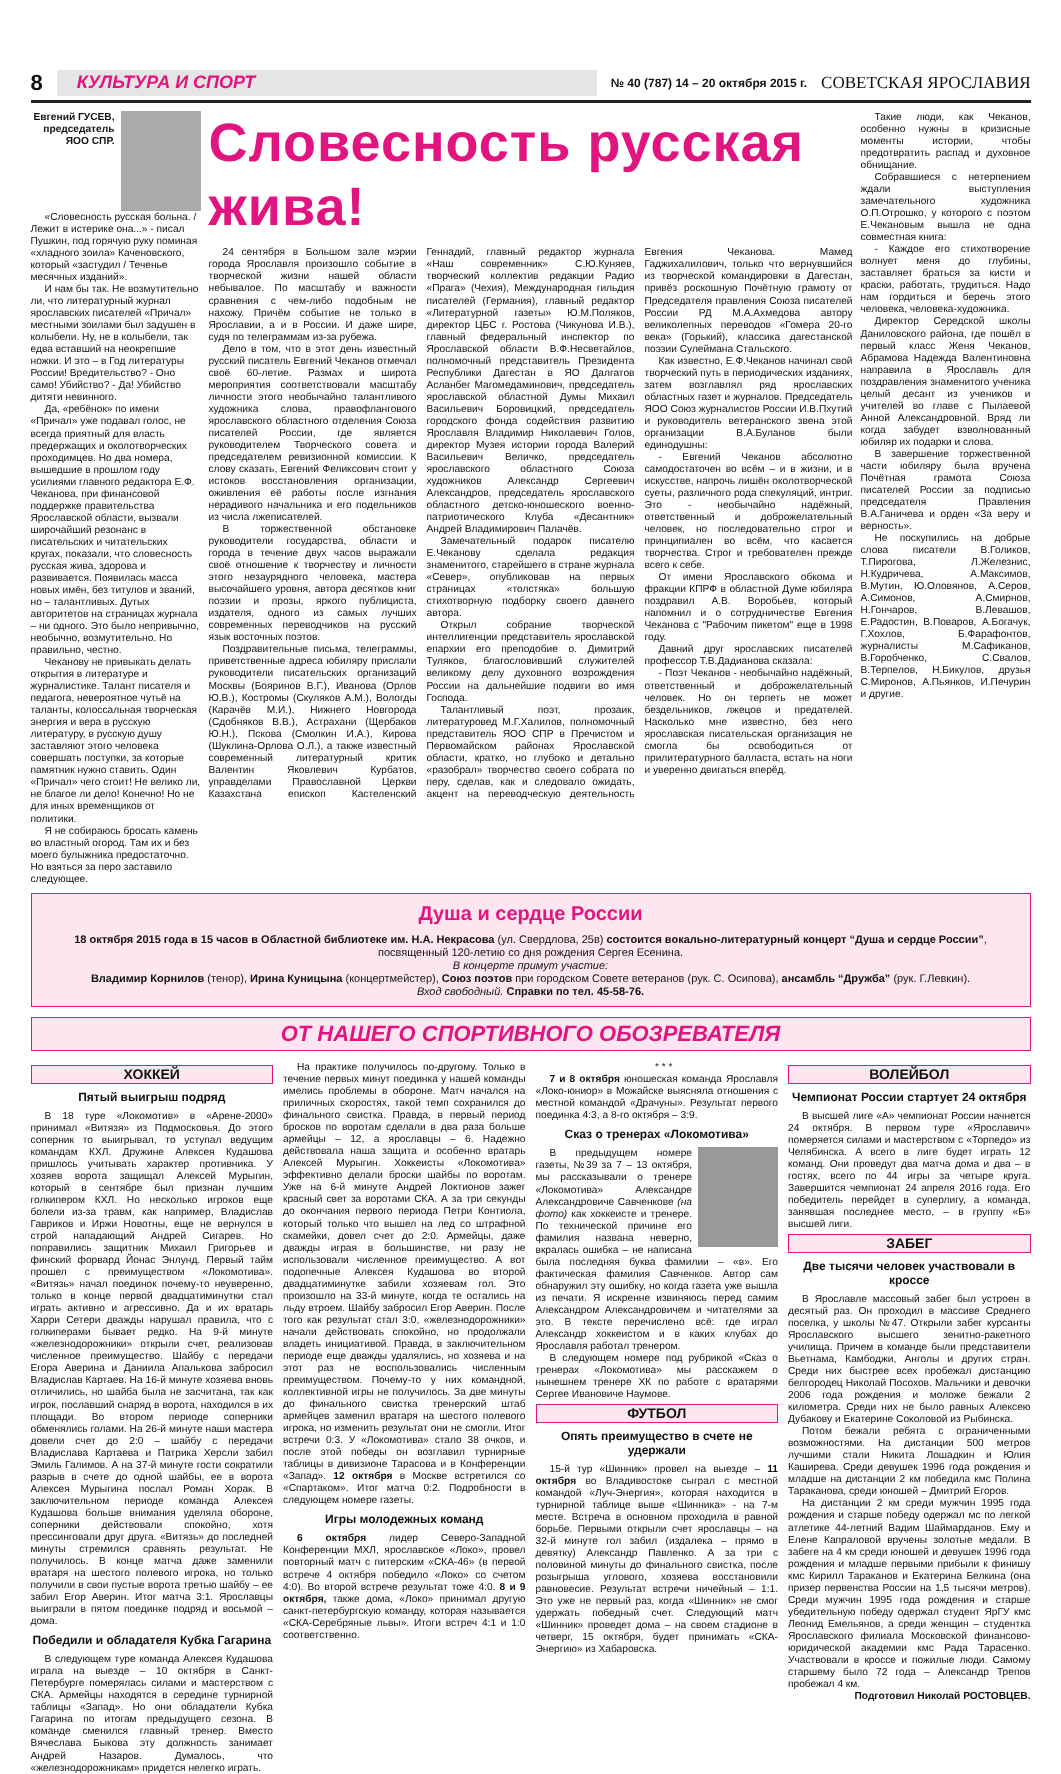8 КУЛЬТУРА И СПОРТ № 40 (787) 14 – 20 октября 2015 г. СОВЕТСКАЯ ЯРОСЛАВИЯ
Евгений ГУСЕВ, председатель ЯОО СПР.
«Словесность русская больна. / Лежит в истерике она...» - писал Пушкин, под горячую руку поминая «хладного зоила» Каченовского, который «застудил / Теченье месячных изданий».
И нам бы так. Не возмутительно ли, что литературный журнал ярославских писателей «Причал» местными зоилами был задушен в колыбели. Ну, не в колыбели, так едва вставший на неокрепшие ножки. И это – в Год литературы России! Вредительство? - Оно само! Убийство? - Да! Убийство дитяти невинного.
Да, «ребёнок» по имени «Причал» уже подавал голос, не всегда приятный для власть предержащих и околотворческих проходимцев. Но два номера, вышедшие в прошлом году усилиями главного редактора Е.Ф. Чеканова, при финансовой поддержке правительства Ярославской области, вызвали широчайший резонанс в писательских и читательских кругах, показали, что словесность русская жива, здорова и развивается. Появилась масса новых имён, без титулов и званий, но – талантливых. Дутых авторитетов на страницах журнала – ни одного. Это было непривычно, необычно, возмутительно. Но правильно, честно.
Чеканову не привыкать делать открытия в литературе и журналистике. Талант писателя и педагога, невероятное чутьё на таланты, колоссальная творческая энергия и вера в русскую литературу, в русскую душу заставляют этого человека совершать поступки, за которые памятник нужно ставить. Один «Причал» чего стоит! Не велико ли, не благое ли дело! Конечно! Но не для иных временщиков от политики.
Я не собираюсь бросать камень во властный огород. Там их и без моего булыжника предостаточно. Но взяться за перо заставило следующее.
Словесность русская жива!
24 сентября в Большом зале мэрии города Ярославля произошло событие в творческой жизни нашей области небывалое. По масштабу и важности сравнения с чем-либо подобным не нахожу. Причём событие не только в Ярославии, а и в России. И даже шире, судя по телеграммам из-за рубежа.
Дело в том, что в этот день известный русский писатель Евгений Чеканов отмечал своё 60-летие. Размах и широта мероприятия соответствовали масштабу личности этого необычайно талантливого художника слова, правофлангового ярославского областного отделения Союза писателей России, где является руководителем Творческого совета и председателем ревизионной комиссии. К слову сказать, Евгений Феликсович стоит у истоков восстановления организации, оживления её работы после изгнания нерадивого начальника и его подельников из числа лжеписателей.
В торжественной обстановке руководители государства, области и города в течение двух часов выражали своё отношение к творчеству и личности этого незаурядного человека, мастера высочайшего уровня, автора десятков книг поэзии и прозы, яркого публициста, издателя, одного из самых лучших современных переводчиков на русский язык восточных поэтов.
Поздравительные письма, телеграммы, приветственные адреса юбиляру прислали руководители писательских организаций Москвы (Бояринов В.Г.), Иванова (Орлов Ю.В.), Костромы (Скуляков А.М.), Вологды (Карачёв М.И.), Нижнего Новгорода (Сдобняков В.В.), Астрахани (Щербаков Ю.Н.), Пскова (Смолкин И.А.), Кирова (Шуклина-Орлова О.Л.), а также известный современный литературный критик Валентин Яковлевич Курбатов, управделами Православной Церкви Казахстана епископ Кастеленский Геннадий, главный редактор журнала «Наш современник» С.Ю.Куняев, творческий коллектив редакции Радио «Прага» (Чехия), Международная гильдия писателей (Германия), главный редактор «Литературной газеты» Ю.М.Поляков, директор ЦБС г. Ростова (Чикунова И.В.), главный федеральный инспектор по Ярославской области В.Ф.Несветайлов, полномочный представитель Президента Республики Дагестан в ЯО Далгатов Асланбег Магомедаминович, председатель ярославской областной Думы Михаил Васильевич Боровицкий, председатель городского фонда содействия развитию Ярославля Владимир Николаевич Голов, директор Музея истории города Валерий Васильевич Величко, председатель ярославского областного Союза художников Александр Сергеевич Александров, председатель ярославского областного детско-юношеского военно-патриотического Клуба «Десантник» Андрей Владимирович Палачёв.
Замечательный подарок писателю Е.Чеканову сделала редакция знаменитого, старейшего в стране журнала «Север», опубликовав на первых страницах «толстяка» большую стихотворную подборку своего давнего автора.
Открыл собрание творческой интеллигенции представитель ярославской епархии его преподобие о. Димитрий Туляков, благословивший служителей великому делу духовного возрождения России на дальнейшие подвиги во имя Господа.
Талантливый поэт, прозаик, литературовед М.Г.Халилов, полномочный представитель ЯОО СПР в Пречистом и Первомайском районах Ярославской области, кратко, но глубоко и детально «разобрал» творчество своего собрата по перу, сделав, как и следовало ожидать, акцент на переводческую деятельность Евгения Чеканова. Мамед Гаджихалилович, только что вернувшийся из творческой командировки в Дагестан, привёз роскошную Почётную грамоту от Председателя правления Союза писателей России РД М.А.Ахмедова автору великолепных переводов «Гомера 20-го века» (Горький), классика дагестанской поэзии Сулеймана Стальского.
Как известно, Е.Ф.Чеканов начинал свой творческий путь в периодических изданиях, затем возглавлял ряд ярославских областных газет и журналов. Председатель ЯОО Союз журналистов России И.В.Пхутий и руководитель ветеранского звена этой организации В.А.Буланов были единодушны:
- Евгений Чеканов абсолютно самодостаточен во всём – и в жизни, и в искусстве, напрочь лишён околотворческой суеты, различного рода спекуляций, интриг. Это - необычайно надёжный, ответственный и доброжелательный человек, но последовательно строг и принципиален во всём, что касается творчества. Строг и требователен прежде всего к себе.
От имени Ярославского обкома и фракции КПРФ в областной Думе юбиляра поздравил А.В. Воробьев, который напомнил и о сотрудничестве Евгения Чеканова с "Рабочим пикетом" еще в 1998 году.
Давний друг ярославских писателей профессор Т.В.Дадианова сказала:
- Поэт Чеканов - необычайно надёжный, ответственный и доброжелательный человек. Но он терпеть не может бездельников, лжецов и предателей. Насколько мне известно, без него ярославская писательская организация не смогла бы освободиться от прилитературного балласта, встать на ноги и уверенно двигаться вперёд.
Такие люди, как Чеканов, особенно нужны в кризисные моменты истории, чтобы предотвратить распад и духовное обнищание.
Собравшиеся с нетерпением ждали выступления замечательного художника О.П.Отрошко, у которого с поэтом Е.Чекановым вышла не одна совместная книга:
- Каждое его стихотворение волнует меня до глубины, заставляет браться за кисти и краски, работать, трудиться. Надо нам гордиться и беречь этого человека, человека-художника.
Директор Середской школы Даниловского района, где пошёл в первый класс Женя Чеканов, Абрамова Надежда Валентиновна направила в Ярославль для поздравления знаменитого ученика целый десант из учеников и учителей во главе с Пылаевой Анной Александровной. Вряд ли когда забудет взволнованный юбиляр их подарки и слова.
В завершение торжественной части юбиляру была вручена Почётная грамота Союза писателей России за подписью председателя Правления В.А.Ганичева и орден «За веру и верность».
Не поскупились на добрые слова писатели В.Голиков, Т.Пирогова, Л.Железнис, Н.Кудричева, А.Максимов, В.Мутин, Ю.Оловянов, А.Серов, А.Симонов, А.Смирнов, Н.Гончаров, В.Левашов, Е.Радостин, В.Поваров, А.Богачук, Г.Хохлов, Б.Фарафонтов, журналисты М.Сафиканов, В.Горобченко, С.Свалов, В.Терпелов, Н.Бикулов, друзья С.Миронов, А.Пьянков, И.Печурин и другие.
Душа и сердце России
18 октября 2015 года в 15 часов в Областной библиотеке им. Н.А. Некрасова (ул. Свердлова, 25в) состоится вокально-литературный концерт “Душа и сердце России”, посвященный 120-летию со дня рождения Сергея Есенина.
В концерте примут участие:
Владимир Корнилов (тенор), Ирина Куницына (концертмейстер), Союз поэтов при городском Совете ветеранов (рук. С. Осипова), ансамбль “Дружба” (рук. Г.Левкин).
Вход свободный. Справки по тел. 45-58-76.
ОТ НАШЕГО СПОРТИВНОГО ОБОЗРЕВАТЕЛЯ
ХОККЕЙ
Пятый выигрыш подряд
В 18 туре «Локомотив» в «Арене-2000» принимал «Витязя» из Подмосковья. До этого соперник то выигрывал, то уступал ведущим командам КХЛ. Дружине Алексея Кудашова пришлось учитывать характер противника. У хозяев ворота защищал Алексей Мурыгин, который в сентябре был признан лучшим голкипером КХЛ. Но несколько игроков еще болели из-за травм, как например, Владислав Гавриков и Иржи Новотны, еще не вернулся в строй нападающий Андрей Сигарев. Но поправились защитник Михаил Григорьев и финский форвард Йонас Энлунд. Первый тайм прошел с преимуществом «Локомотива». «Витязь» начал поединок почему-то неуверенно, только в конце первой двадцатиминутки стал играть активно и агрессивно. Да и их вратарь Харри Сетери дважды нарушал правила, что с голкиперами бывает редко. На 9-й минуте «железнодорожники» открыли счет, реализовав численное преимущество. Шайбу с передачи Егора Аверина и Даниила Апалькова забросил Владислав Картаев. На 16-й минуте хозяева вновь отличились, но шайба была не засчитана, так как игрок, пославший снаряд в ворота, находился в их площади. Во втором периоде соперники обменялись голами. На 26-й минуте наши мастера довели счет до 2:0 – шайбу с передачи Владислава Картаева и Патрика Херсли забил Эмиль Галимов. А на 37-й минуте гости сократили разрыв в счете до одной шайбы, ее в ворота Алексея Мурыгина послал Роман Хорак. В заключительном периоде команда Алексея Кудашова больше внимания уделяла обороне, соперники действовали спокойно, хотя прессинговали друг друга. «Витязь» до последней минуты стремился сравнять результат. Не получилось. В конце матча даже заменили вратаря на шестого полевого игрока, но только получили в свои пустые ворота третью шайбу – ее забил Егор Аверин. Итог матча 3:1. Ярославцы выиграли в пятом поединке подряд и восьмой – дома.
Победили и обладателя Кубка Гагарина
В следующем туре команда Алексея Кудашова играла на выезде – 10 октября в Санкт-Петербурге померялась силами и мастерством с СКА. Армейцы находятся в середине турнирной таблицы «Запад». Но они обладатели Кубка Гагарина по итогам предыдущего сезона. В команде сменился главный тренер. Вместо Вячеслава Быкова эту должность занимает Андрей Назаров. Думалось, что «железнодорожникам» придется нелегко играть.
На практике получилось по-другому. Только в течение первых минут поединка у нашей команды имелись проблемы в обороне. Матч начался на приличных скоростях, такой темп сохранился до финального свистка. Правда, в первый период бросков по воротам сделали в два раза больше армейцы – 12, а ярославцы – 6. Надежно действовала наша защита и особенно вратарь Алексей Мурыгин. Хоккеисты «Локомотива» эффективно делали броски шайбы по воротам. Уже на 6-й минуте Андрей Локтионов зажег красный свет за воротами СКА. А за три секунды до окончания первого периода Петри Контиола, который только что вышел на лед со штрафной скамейки, довел счет до 2:0. Армейцы, даже дважды играя в большинстве, ни разу не использовали численное преимущество. А вот подопечные Алексея Кудашова во второй двадцатиминутке забили хозяевам гол. Это произошло на 33-й минуте, когда те остались на льду втроем. Шайбу забросил Егор Аверин. После того как результат стал 3:0, «железнодорожники» начали действовать спокойно, но продолжали владеть инициативой. Правда, в заключительном периоде еще дважды удалялись, но хозяева и на этот раз не воспользовались численным преимуществом. Почему-то у них командной, коллективной игры не получилось. За две минуты до финального свистка тренерский штаб армейцев заменил вратаря на шестого полевого игрока, но изменить результат они не смогли. Итог встречи 0:3. У «Локомотива» стало 38 очков, и после этой победы он возглавил турнирные таблицы в дивизионе Тарасова и в Конференции «Запад». 12 октября в Москве встретился со «Спартаком». Итог матча 0:2. Подробности в следующем номере газеты.
Игры молодежных команд
6 октября лидер Северо-Западной Конференции МХЛ, ярославское «Локо», провел повторный матч с питерским «СКА-46» (в первой встрече 4 октября победило «Локо» со счетом 4:0). Во второй встрече результат тоже 4:0. 8 и 9 октября, также дома, «Локо» принимал другую санкт-петербургскую команду, которая называется «СКА-Серебряные львы». Итоги встреч 4:1 и 1:0 соответственно.
* * *
7 и 8 октября юношеская команда Ярославля «Локо-юниор» в Можайске выясняла отношения с местной командой «Драчуны». Результат первого поединка 4:3, а 8-го октября – 3:9.
Сказ о тренерах «Локомотива»
В предыдущем номере газеты, №39 за 7 – 13 октября, мы рассказывали о тренере «Локомотива» Александре Александровиче Савченкове (на фото) как хоккеисте и тренере. По технической причине его фамилия названа неверно, вкралась ошибка – не написана была последняя буква фамилии – «в». Его фактическая фамилия Савченков. Автор сам обнаружил эту ошибку, но когда газета уже вышла из печати. Я искренне извиняюсь перед самим Александром Александровичем и читателями за это. В тексте перечислено всё: где играл Александр хоккеистом и в каких клубах до Ярославля работал тренером.
В следующем номере под рубрикой «Сказ о тренерах «Локомотива» мы расскажем о нынешнем тренере ХК по работе с вратарями Сергее Ивановиче Наумове.
ФУТБОЛ
Опять преимущество в счете не удержали
15-й тур «Шинник» провел на выезде – 11 октября во Владивостоке сыграл с местной командой «Луч-Энергия», которая находится в турнирной таблице выше «Шинника» - на 7-м месте. Встреча в основном проходила в равной борьбе. Первыми открыли счет ярославцы – на 32-й минуте гол забил (издалека – прямо в девятку) Александр Павленко. А за три с половиной минуты до финального свистка, после розыгрыша углового, хозяева восстановили равновесие. Результат встречи ничейный – 1:1. Это уже не первый раз, когда «Шинник» не смог удержать победный счет. Следующий матч «Шинник» проведет дома – на своем стадионе в четверг, 15 октября, будет принимать «СКА-Энергию» из Хабаровска.
ВОЛЕЙБОЛ
Чемпионат России стартует 24 октября
В высшей лиге «А» чемпионат России начнется 24 октября. В первом туре «Ярославич» померяется силами и мастерством с «Торпедо» из Челябинска. А всего в лиге будет играть 12 команд. Они проведут два матча дома и два – в гостях, всего по 44 игры за четыре круга. Завершится чемпионат 24 апреля 2016 года. Его победитель перейдет в суперлигу, а команда, занявшая последнее место, – в группу «Б» высшей лиги.
ЗАБЕГ
Две тысячи человек участвовали в кроссе
В Ярославле массовый забег был устроен в десятый раз. Он проходил в массиве Среднего поселка, у школы №47. Открыли забег курсанты Ярославского высшего зенитно-ракетного училища. Причем в команде были представители Вьетнама, Камбоджи, Анголы и других стран. Среди них быстрее всех пробежал дистанцию белгородец Николай Посохов. Мальчики и девочки 2006 года рождения и моложе бежали 2 километра. Среди них не было равных Алексею Дубакову и Екатерине Соколовой из Рыбинска.
Потом бежали ребята с ограниченными возможностями. На дистанции 500 метров лучшими стали Никита Лошадкин и Юлия Каширева. Среди девушек 1996 года рождения и младше на дистанции 2 км победила кмс Полина Тараканова, среди юношей – Дмитрий Егоров.
На дистанции 2 км среди мужчин 1995 года рождения и старше победу одержал мс по легкой атлетике 44-летний Вадим Шаймарданов. Ему и Елене Капраловой вручены золотые медали. В забеге на 4 км среди юношей и девушек 1996 года рождения и младше первыми прибыли к финишу кмс Кирилл Тараканов и Екатерина Белкина (она призер первенства России на 1,5 тысячи метров). Среди мужчин 1995 года рождения и старше убедительную победу одержал студент ЯрГУ кмс Леонид Емельянов, а среди женщин – студентка Ярославского филиала Московской финансово-юридической академии кмс Рада Тарасенко. Участвовали в кроссе и пожилые люди. Самому старшему было 72 года – Александр Трепов пробежал 4 км.
Подготовил Николай РОСТОВЦЕВ.